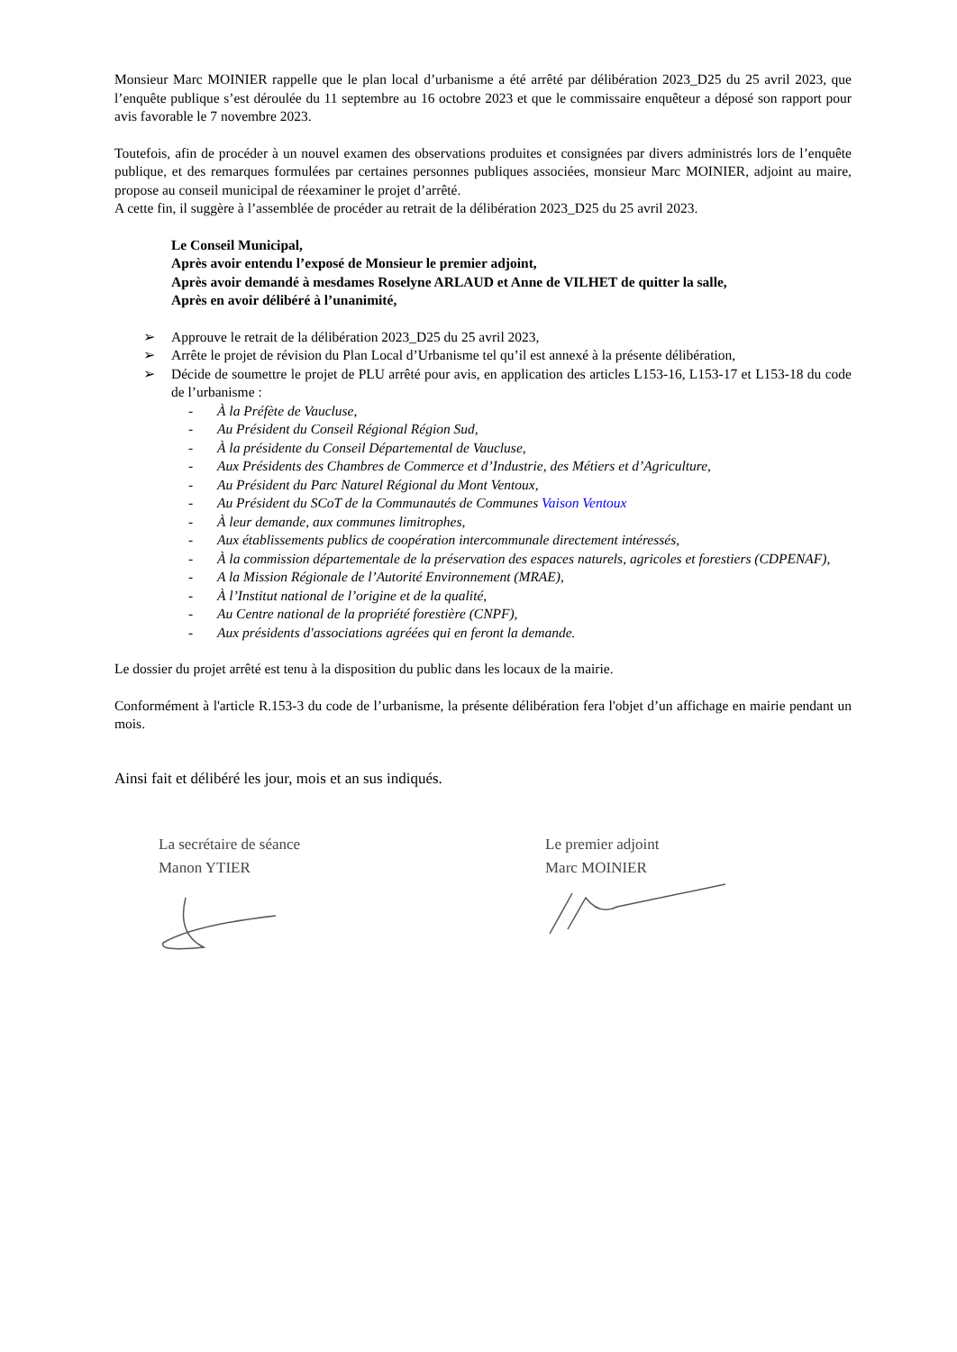Monsieur Marc MOINIER rappelle que le plan local d’urbanisme a été arrêté par délibération 2023_D25 du 25 avril 2023, que l’enquête publique s’est déroulée du 11 septembre au 16 octobre 2023 et que le commissaire enquêteur a déposé son rapport pour avis favorable le 7 novembre 2023.
Toutefois, afin de procéder à un nouvel examen des observations produites et consignées par divers administrés lors de l’enquête publique, et des remarques formulées par certaines personnes publiques associées, monsieur Marc MOINIER, adjoint au maire, propose au conseil municipal de réexaminer le projet d’arrêté.
A cette fin, il suggère à l’assemblée de procéder au retrait de la délibération 2023_D25 du 25 avril 2023.
Le Conseil Municipal,
Après avoir entendu l’exposé de Monsieur le premier adjoint,
Après avoir demandé à mesdames Roselyne ARLAUD et Anne de VILHET de quitter la salle,
Après en avoir délibéré à l’unanimité,
➢ Approuve le retrait de la délibération 2023_D25 du 25 avril 2023,
➢ Arrête le projet de révision du Plan Local d’Urbanisme tel qu’il est annexé à la présente délibération,
➢ Décide de soumettre le projet de PLU arrêté pour avis, en application des articles L153-16, L153-17 et L153-18 du code de l’urbanisme :
- À la Préfète de Vaucluse,
- Au Président du Conseil Régional Région Sud,
- À la présidente du Conseil Départemental de Vaucluse,
- Aux Présidents des Chambres de Commerce et d’Industrie, des Métiers et d’Agriculture,
- Au Président du Parc Naturel Régional du Mont Ventoux,
- Au Président du SCoT de la Communautés de Communes Vaison Ventoux
- À leur demande, aux communes limitrophes,
- Aux établissements publics de coopération intercommunale directement intéressés,
- À la commission départementale de la préservation des espaces naturels, agricoles et forestiers (CDPENAF),
- A la Mission Régionale de l’Autorité Environnement (MRAE),
- À l’Institut national de l’origine et de la qualité,
- Au Centre national de la propriété forestière (CNPF),
- Aux présidents d'associations agréées qui en feront la demande.
Le dossier du projet arrêté est tenu à la disposition du public dans les locaux de la mairie.
Conformément à l'article R.153-3 du code de l’urbanisme, la présente délibération fera l'objet d’un affichage en mairie pendant un mois.
Ainsi fait et délibéré les jour, mois et an sus indiqués.
La secrétaire de séance
Manon YTIER
Le premier adjoint
Marc MOINIER